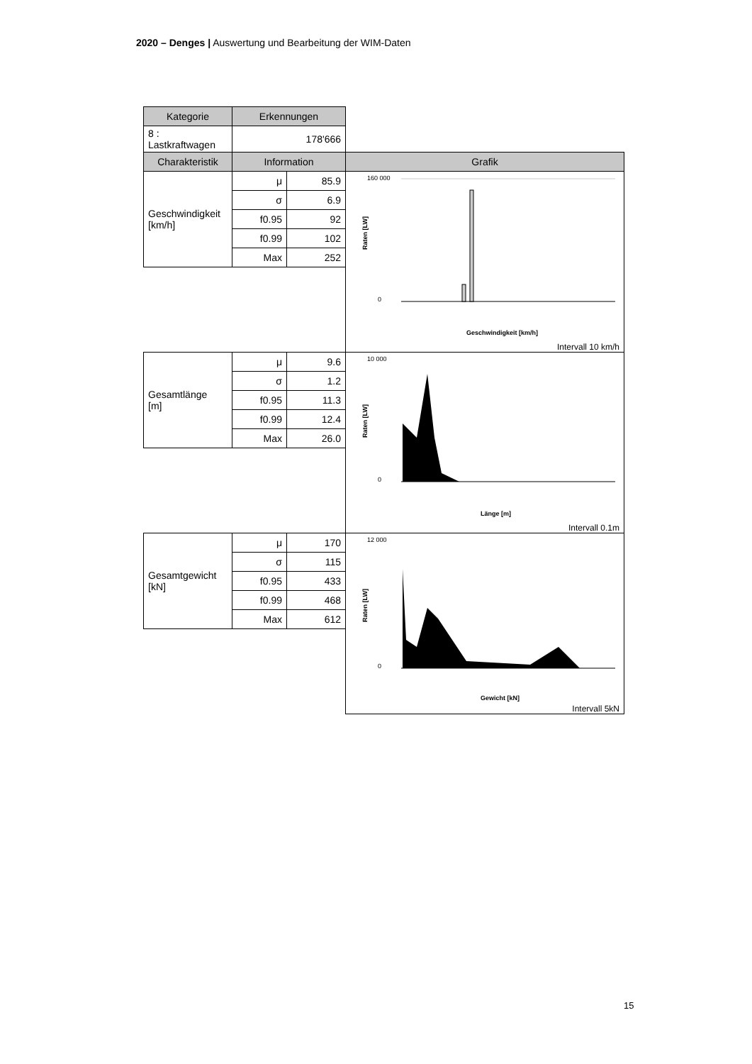2020 – Denges | Auswertung und Bearbeitung der WIM-Daten
| Kategorie | Erkennungen | | |
| --- | --- | --- | --- |
| 8 : Lastkraftwagen | 178'666 | | |
| Charakteristik | Information | | Grafik |
| Geschwindigkeit [km/h] | μ | 85.9 | 160 000 0 Geschwindigkeit [km/h] Raten [LW] Intervall 10 km/h |
| | σ | 6.9 | |
| | f0.95 | 92 | |
| | f0.99 | 102 | |
| | Max | 252 | |
| Gesamtlänge [m] | μ | 9.6 | 10 000 0 Länge [m] Raten [LW] Intervall 0.1m |
| | σ | 1.2 | |
| | f0.95 | 11.3 | |
| | f0.99 | 12.4 | |
| | Max | 26.0 | |
| Gesamtgewicht [kN] | μ | 170 | 12 000 0 Gewicht [kN] Raten [LW] Intervall 5kN |
| | σ | 115 | |
| | f0.95 | 433 | |
| | f0.99 | 468 | |
| | Max | 612 | |
15